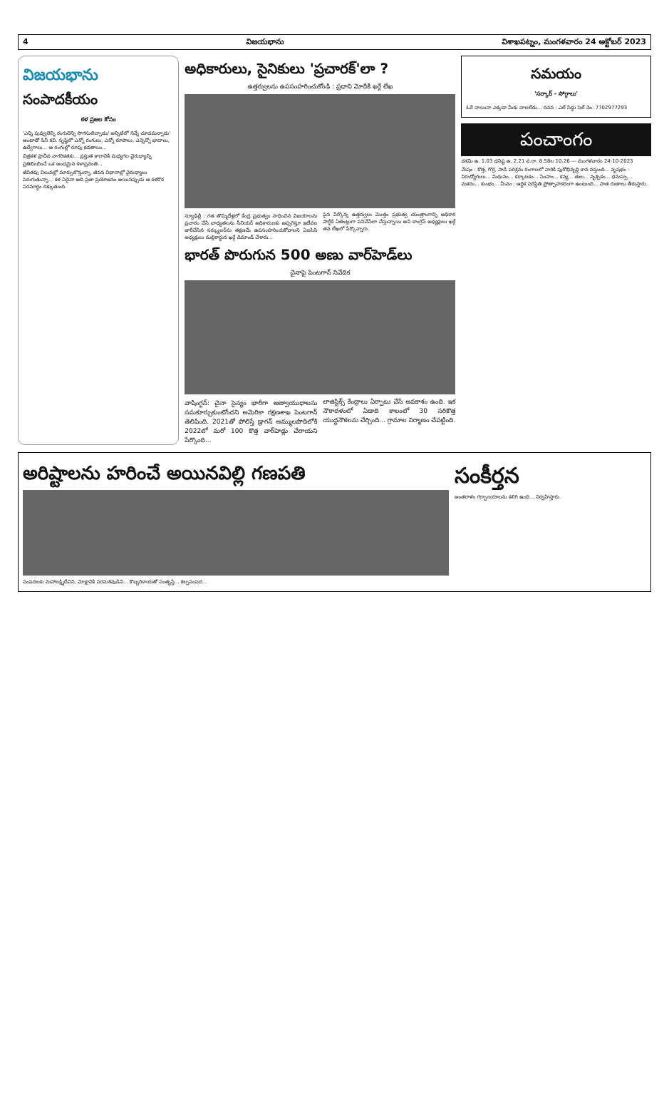4 విజయభాను విశాఖపట్నం, మంగళవారం 24 అక్టోబర్ 2023
విజయభాను
సంపాదకీయం
కళ ప్రజల కోసం
'ఎన్ని పువ్వులెన్ని రంగులెన్ని సొగసులిచ్చాడు/ అన్నిటిలో నిన్నే చూడమన్నాడు' అంటాడో సినీ కవి. సృష్టిలో ఎన్నో రంగులు, ఎన్నో రూపాలు, ఎన్నెన్నో భావాలు, ఉద్వేగాలు... ఆ రంగుల్లో రూపు కడతాయి...
చిత్రకళ ప్రాచీన నాగరికతకు... ప్రస్తుత కాలానికి మధ్యగల వైరుధ్యాన్ని ప్రతిబింబించే ఒక అందమైన కళాప్రవంతి...
జీవితపు విలువల్లో మార్పులొస్తున్నా, జీవన విధానాల్లో వైరుధ్యాలు పెరుగుతున్నా... కళ ఏదైనా అది ప్రజా ప్రయోజనం అయినప్పుడు ఆ కళకొక పరమార్థం దక్కుతుంది.
అధికారులు, సైనికులు 'ప్రచారక్'లా ?
ఉత్తర్వులను ఉపసంహరించుకోండి : ప్రధాని మోదీకి ఖర్గే లేఖ
న్యూఢిల్లీ : గత తొమ్మిదేళ్లలో కేంద్ర ప్రభుత్వం సాధించిన విజయాలను ప్రచారం చేసే బాధ్యతలను సీనియర్ అధికారులకు అప్పగిస్తూ ఇటీవల జారీచేసిన సర్క్యులర్‌ను తక్షణమే ఉపసంహరించుకోవాలని ఏఐసిసి అధ్యక్షులు మల్లికార్జున ఖర్గే డిమాండ్ చేశారు...
పైన పేర్కొన్న ఉత్తర్వులు మొత్తం ప్రభుత్వ యంత్రాంగాన్ని అధికార పార్టీకి ఏజెంట్లుగా పనిచేసేలా చేస్తున్నాయి అని కాంగ్రెస్ అధ్యక్షులు ఖర్గే తన లేఖలో పేర్కొన్నారు.
భారత్ పొరుగున 500 అణు వార్‌హెడ్‌లు
చైనాపై పెంటగాన్ నివేదిక
వాషింగ్టన్: చైనా సైన్యం భారీగా అణ్వాయుధాలను సమకూర్చుకుంటోందని అమెరికా రక్షణశాఖ పెంటగాన్ తెలిపింది. 2021తో పోలిస్తే డ్రాగన్ అమ్ములపొదిలోకి 2022లో మరో 100 కొత్త వార్‌హెడ్లు చేరాయని పేర్కొంది...
లాజిస్టిక్స్ కేంద్రాలు ఏర్పాటు చేసే అవకాశం ఉంది. ఇక నౌకాదళంలో ఏడాది కాలంలో 30 సరికొత్త యుద్ధనౌకలను చేర్చింది... గ్రామాల నిర్మాణం చేపట్టింది.
సమయం
'సర్కార్ - సోగ్గాలు'
ఓరే నాయినా ఎక్కడా మీకు చాలలేదు... రచన : ఎల్ సిద్ధు సెల్ నెం: 7702977293
పంచాంగం
దశమి ఉ. 1.03 ధనిష్ట ఉ. 2.21 వ.రా. 8.58ల 10.26 — మంగళవారం 24-10-2023
మేషం : కొత్త, గొర్రె, పాడి పరిశ్రమ రంగాలలో వారికి పురోభివృద్ధి కాన వస్తుంది... వృషభం : నిరుద్యోగులు... మిథునం... కర్కాటకం... సింహం... కన్య... తుల... వృశ్చికం... ధనుస్సు... మకరం... కుంభం... మీనం : ఆర్థిక పరిస్థితి ప్రోత్సాహకరంగా ఉంటుంది... పాత రుణాలు తీరుస్తారు.
అరిష్టాలను హరించే అయినవిల్లి గణపతి
సంపదలకు మహాలక్ష్మిదేవిని, మోక్షానికి పరమశివుడిని... కొబ్బరికాయతో సంతృప్తి... శిల్పసంపద...
సంకీర్తన
అంతరాళం గర్భాలయాలను కలిగి ఉంది... నిర్వహిస్తారు.